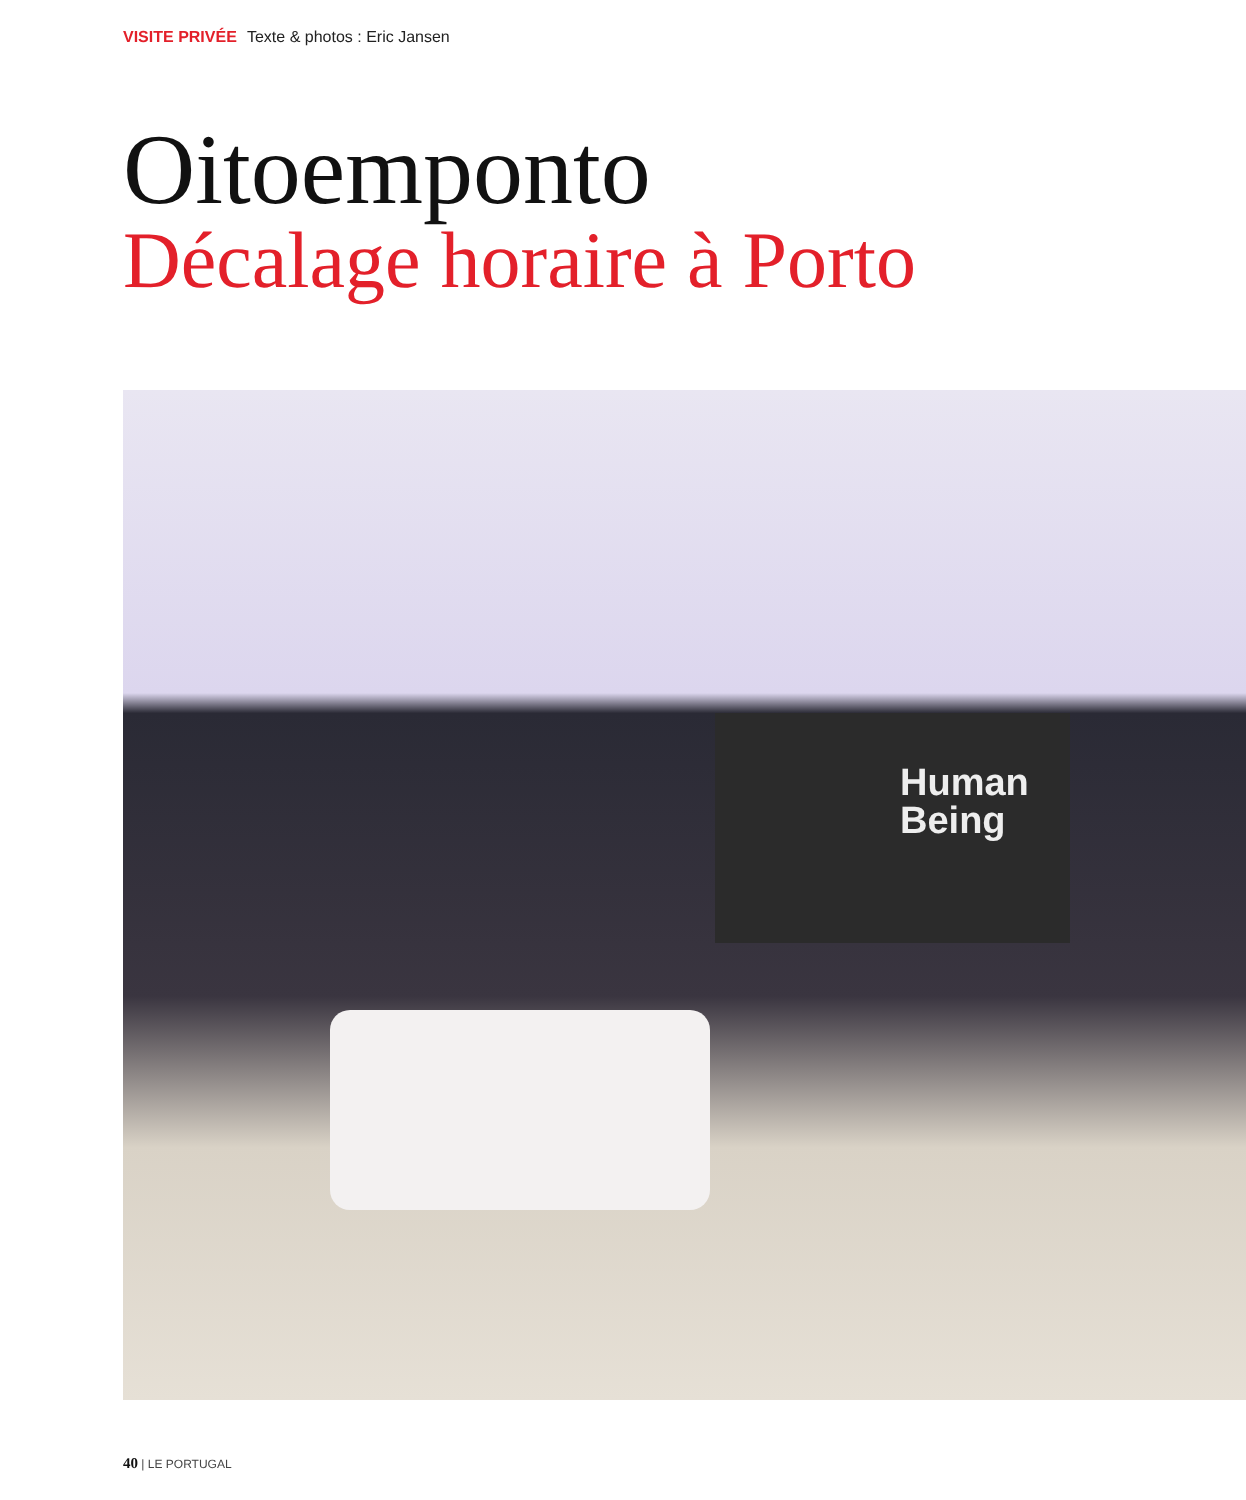VISITE PRIVÉE Texte & photos : Eric Jansen
Oitoemponto
Décalage horaire à Porto
Human
Being
40 | LE PORTUGAL